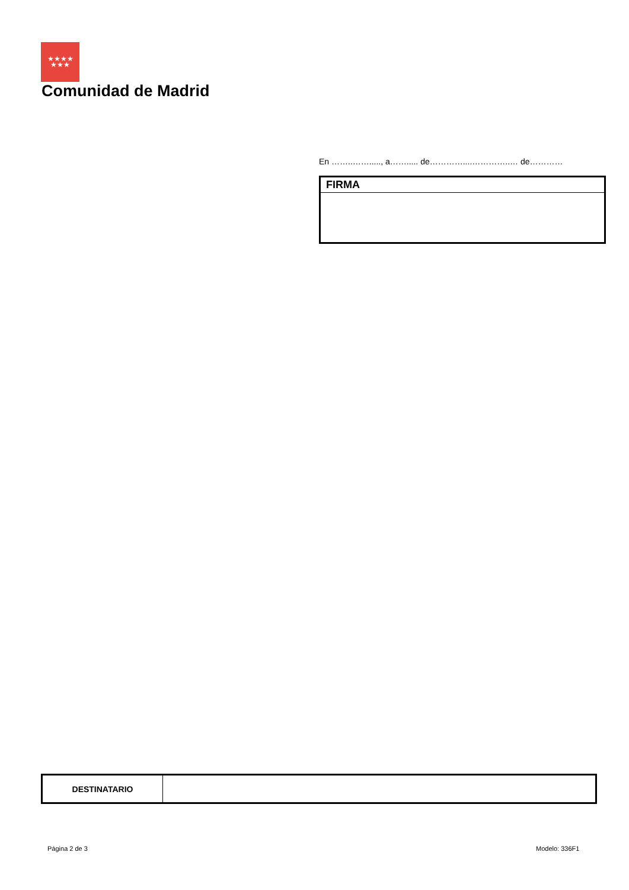★★★★
★★★
Comunidad de Madrid
En ……..……....., a……..... de…………....…………..… de…………
FIRMA
| DESTINATARIO | |
Página 2 de 3 Modelo: 336F1